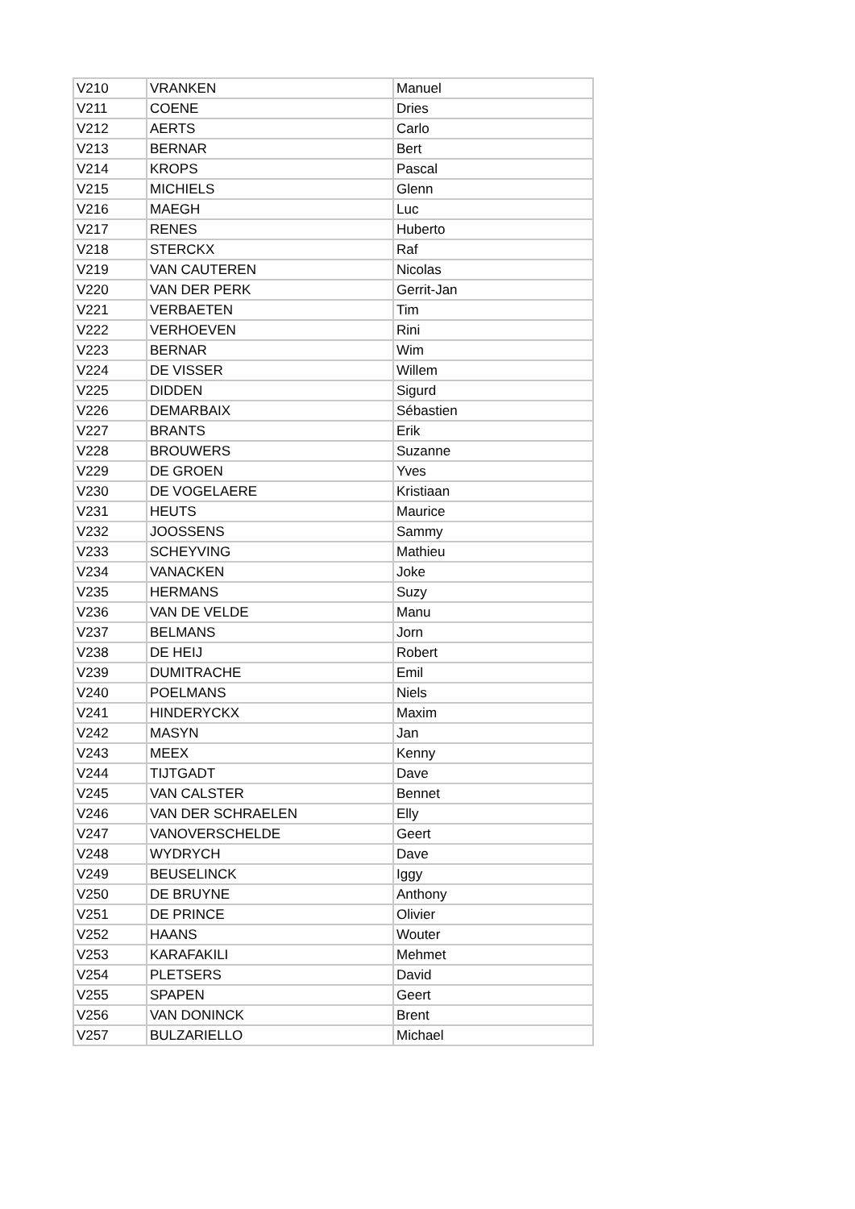| V210 | VRANKEN | Manuel |
| V211 | COENE | Dries |
| V212 | AERTS | Carlo |
| V213 | BERNAR | Bert |
| V214 | KROPS | Pascal |
| V215 | MICHIELS | Glenn |
| V216 | MAEGH | Luc |
| V217 | RENES | Huberto |
| V218 | STERCKX | Raf |
| V219 | VAN CAUTEREN | Nicolas |
| V220 | VAN DER PERK | Gerrit-Jan |
| V221 | VERBAETEN | Tim |
| V222 | VERHOEVEN | Rini |
| V223 | BERNAR | Wim |
| V224 | DE VISSER | Willem |
| V225 | DIDDEN | Sigurd |
| V226 | DEMARBAIX | Sébastien |
| V227 | BRANTS | Erik |
| V228 | BROUWERS | Suzanne |
| V229 | DE GROEN | Yves |
| V230 | DE VOGELAERE | Kristiaan |
| V231 | HEUTS | Maurice |
| V232 | JOOSSENS | Sammy |
| V233 | SCHEYVING | Mathieu |
| V234 | VANACKEN | Joke |
| V235 | HERMANS | Suzy |
| V236 | VAN DE VELDE | Manu |
| V237 | BELMANS | Jorn |
| V238 | DE HEIJ | Robert |
| V239 | DUMITRACHE | Emil |
| V240 | POELMANS | Niels |
| V241 | HINDERYCKX | Maxim |
| V242 | MASYN | Jan |
| V243 | MEEX | Kenny |
| V244 | TIJTGADT | Dave |
| V245 | VAN CALSTER | Bennet |
| V246 | VAN DER SCHRAELEN | Elly |
| V247 | VANOVERSCHELDE | Geert |
| V248 | WYDRYCH | Dave |
| V249 | BEUSELINCK | Iggy |
| V250 | DE BRUYNE | Anthony |
| V251 | DE PRINCE | Olivier |
| V252 | HAANS | Wouter |
| V253 | KARAFAKILI | Mehmet |
| V254 | PLETSERS | David |
| V255 | SPAPEN | Geert |
| V256 | VAN DONINCK | Brent |
| V257 | BULZARIELLO | Michael |